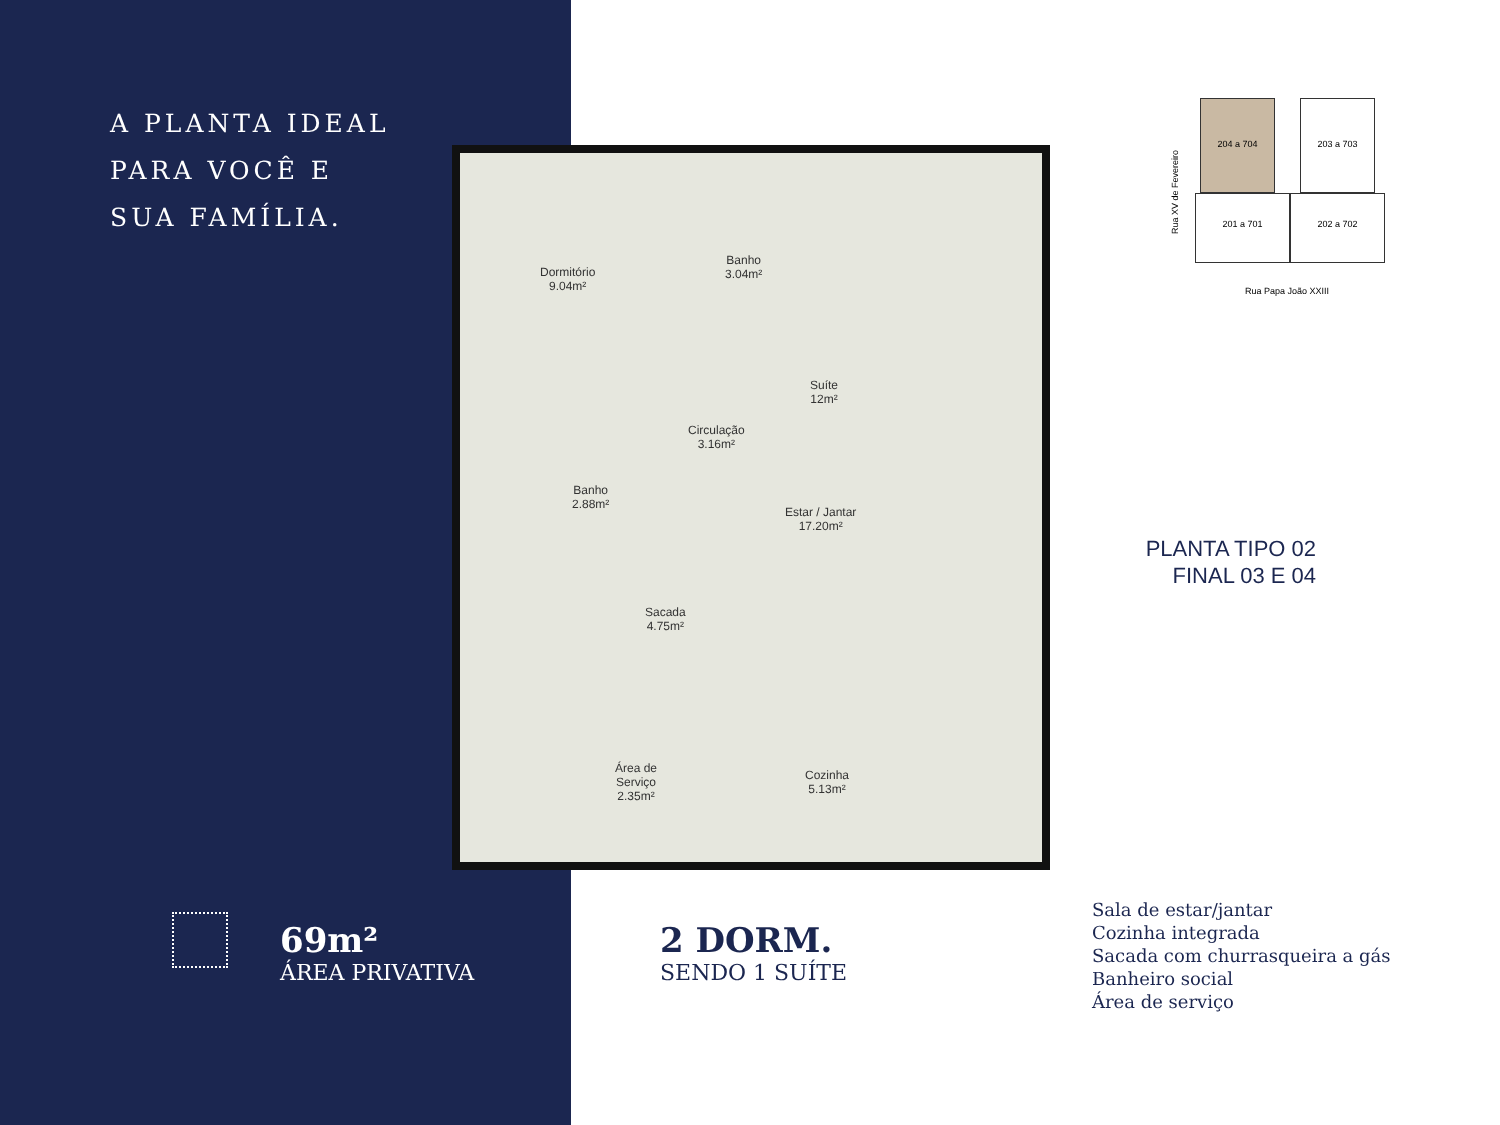A PLANTA IDEAL
PARA VOCÊ E
SUA FAMÍLIA.
69m²
ÁREA PRIVATIVA
Dormitório
9.04m²
Banho
3.04m²
Suíte
12m²
Circulação
3.16m²
Banho
2.88m²
Estar / Jantar
17.20m²
Sacada
4.75m²
Área de
Serviço
2.35m²
Cozinha
5.13m²
204 a 704 203 a 703
201 a 701 202 a 702
Rua XV de Fevereiro
Rua Papa João XXIII
2 DORM.
SENDO 1 SUÍTE
PLANTA TIPO 02
FINAL 03 E 04
Sala de estar/jantar
Cozinha integrada
Sacada com churrasqueira a gás
Banheiro social
Área de serviço